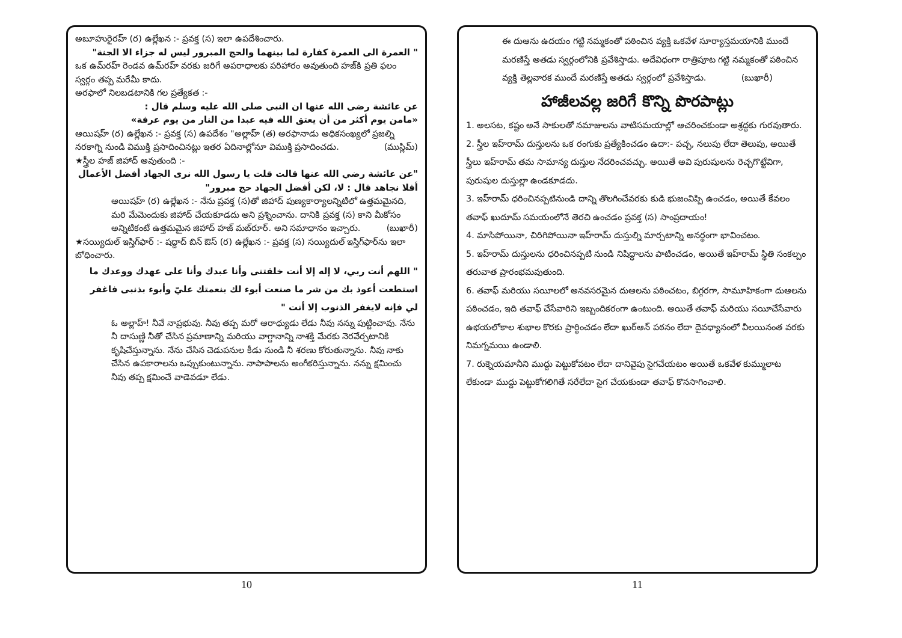అబూహురైరహ్ (ర) ఉల్లేఖన :- ప్రవక్త (స) ఇలా ఉపదేశించారు.
" العمرة الى العمرة كفارة لما بينهما والحج المبرور ليس له جزاء الا الجنة"
ఒక ఉమ్‌రహ్ రెండవ ఉమ్‌రహ్ వరకు జరిగే అపరాధాలకు పరిహారం అవుతుంది హజ్‌కి ప్రతి ఫలం స్వర్గం తప్ప మరేమీ కాదు.
అరఫాలో నిలబడటానికి గల ప్రత్యేకత :-
عن عائشة رضى الله عنها ان النبى صلى الله عليه وسلم قال :
«مامن يوم أكثر من أن يعتق الله فيه عبدا من النار من يوم عرفة»
ఆయిషహ్ (ర) ఉల్లేఖన :- ప్రవక్త (స) ఉపదేశం "అల్లాహ్ (త) అరఫానాడు అధికసంఖ్యలో ప్రజల్ని నరకాగ్ని నుండి విముక్తి ప్రసాదించినట్లు ఇతర ఏదినాల్లోనూ విముక్తి ప్రసాదించడు. (ముస్లిమ్)
★స్త్రీల హజ్ జిహాద్ అవుతుంది :-
"عن عائشة رضي الله عنها قالت قلت يا رسول الله نرى الجهاد أفضل الأعمال أفلا نجاهد قال : لا، لكن أفضل الجهاد حج مبرور"
ఆయిషహ్ (ర) ఉల్లేఖన :- నేను ప్రవక్త (స)తో జిహాద్ పుణ్యకార్యాలన్నిటిలో ఉత్తమమైనది, మరి మేమెందుకు జిహాద్ చేయకూడదు అని ప్రశ్నించాను. దానికి ప్రవక్త (స) కాని మీకోసం అన్నిటికంటే ఉత్తమమైన జిహాద్ హజ్ మబ్‌రూర్. అని సమాధానం ఇచ్చారు. (బుఖారీ)
★సయ్యిదుల్ ఇస్తిగ్‌ఫార్ :- షద్దాద్ బిన్ ఔస్ (ర) ఉల్లేఖన :- ప్రవక్త (స) సయ్యిదుల్ ఇస్తిగ్‌ఫార్‌ను ఇలా బోధించారు.
" اللهم أنت ربي، لا إله إلا أنت خلقتنى وأنا عبدك وأنا على عهدك ووعدك ما استطعت أعوذ بك من شر ما صنعت أبوء لك بنعمتك عليّ وأبوء بذنبى فاغفر لي فإنه لايغفر الذنوب إلا أنت "
ఓ అల్లాహ్! నీవే నాప్రభువు. నీవు తప్ప మరో ఆరాధ్యుడు లేడు నీవు నన్ను పుట్టించావు. నేను నీ దాసుణ్ణి నీతో చేసిన ప్రమాణాన్ని మరియు వాగ్దానాన్ని నాశక్తి మేరకు నెరవేర్చటానికి కృషిచేస్తున్నాను. నేను చేసిన చెడుపనుల కీడు నుండి నీ శరణు కోరుతున్నాను. నీవు నాకు చేసిన ఉపకారాలను ఒప్పుకుంటున్నాను. నాపాపాలను అంగీకరిస్తున్నాను. నన్ను క్షమించు నీవు తప్ప క్షమించే వాడెవడూ లేడు.
10
ఈ దుఆను ఉదయం గట్టి నమ్మకంతో పఠించిన వ్యక్తి ఒకవేళ సూర్యాస్తమయానికి ముందే మరణిస్తే అతడు స్వర్గంలోనికి ప్రవేశిస్తాడు. అదేవిధంగా రాత్రిపూట గట్టి నమ్మకంతో పఠించిన వ్యక్తి తెల్లవారక ముందే మరణిస్తే అతడు స్వర్గంలో ప్రవేశిస్తాడు. (బుఖారీ)
హాజీలవల్ల జరిగే కొన్ని పొరపాట్లు
1. అలసట, కష్టం అనే సాకులతో నమాజులను వాటిసమయాల్లో ఆచరించకుండా అశ్రద్ధకు గురవుతారు.
2. స్త్రీల ఇహ్‌రామ్ దుస్తులను ఒక రంగుకు ప్రత్యేకించడం ఉదా:- పచ్చ, నలుపు లేదా తెలుపు, అయితే స్త్రీలు ఇహ్‌రామ్ తమ సామాన్య దుస్తుల నేదరించవచ్చు. అయితే అవి పురుషులను రెచ్చగొట్టేవిగా, పురుషుల దుస్తుల్లా ఉండకూడదు.
3. ఇహ్‌రామ్ ధరించినప్పటినుండి దాన్ని తొలగించేవరకు కుడి భుజంవిప్పి ఉంచడం, అయితే కేవలం తవాఫ్ ఖుదూమ్ సమయంలోనే తెరచి ఉంచడం ప్రవక్త (స) సాంప్రదాయం!
4. మాసిపోయినా, చిరిగిపోయినా ఇహ్‌రామ్ దుస్తుల్ని మార్చటాన్ని అనర్థంగా భావించటం.
5. ఇహ్‌రామ్ దుస్తులను ధరించినప్పటి నుండి నిషిద్ధాలను పాటించడం, అయితే ఇహ్‌రామ్ స్థితి సంకల్పం తరువాత ప్రారంభమవుతుంది.
6. తవాఫ్ మరియు సయీలలో అనవసరమైన దుఆలను పఠించటం, బిగ్గరగా, సామూహికంగా దుఆలను పఠించడం, ఇది తవాఫ్ చేసేవారిని ఇబ్బందికరంగా ఉంటుంది. అయితే తవాఫ్ మరియు సయీచేసేవారు ఉభయలోకాల శుభాల కొరకు ప్రార్థించడం లేదా ఖుర్‌ఆన్ పఠనం లేదా దైవధ్యానంలో వీలయినంత వరకు నిమగ్నమయి ఉండాలి.
7. రుక్నెయమానీని ముద్దు పెట్టుకోవటం లేదా దానివైపు సైగచేయటం అయితే ఒకవేళ కుమ్ములాట లేకుండా ముద్దు పెట్టుకోగలిగితే సరేలేదా సైగ చేయకుండా తవాఫ్ కొనసాగించాలి.
11